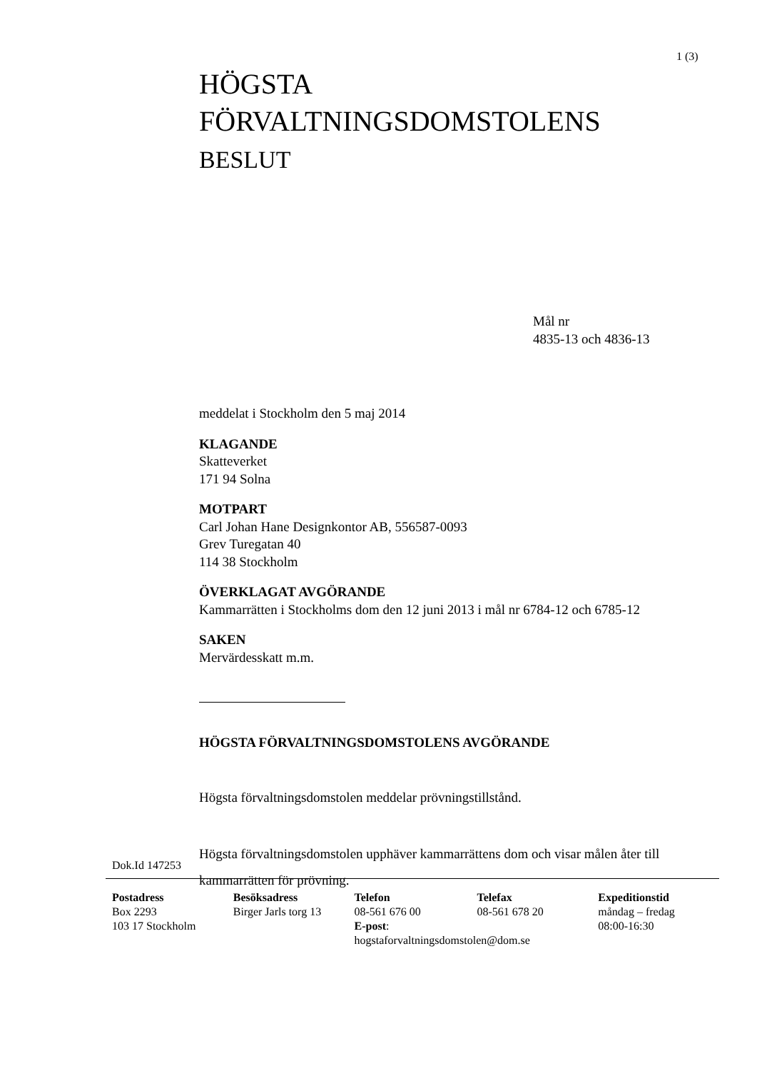1 (3)
HÖGSTA
FÖRVALTNINGSDOMSTOLENS
BESLUT
Mål nr
4835-13 och 4836-13
meddelat i Stockholm den 5 maj 2014
KLAGANDE
Skatteverket
171 94 Solna
MOTPART
Carl Johan Hane Designkontor AB, 556587-0093
Grev Turegatan 40
114 38 Stockholm
ÖVERKLAGAT AVGÖRANDE
Kammarrätten i Stockholms dom den 12 juni 2013 i mål nr 6784-12 och 6785-12
SAKEN
Mervärdesskatt m.m.
HÖGSTA FÖRVALTNINGSDOMSTOLENS AVGÖRANDE
Högsta förvaltningsdomstolen meddelar prövningstillstånd.
Högsta förvaltningsdomstolen upphäver kammarrättens dom och visar målen åter till kammarrätten för prövning.
Dok.Id 147253
Postadress
Box 2293
103 17 Stockholm
Besöksadress
Birger Jarls torg 13
Telefon
08-561 676 00
E-post:
hogstaforvaltningsdomstolen@dom.se
Telefax
08-561 678 20
Expeditionstid
måndag – fredag
08:00-16:30